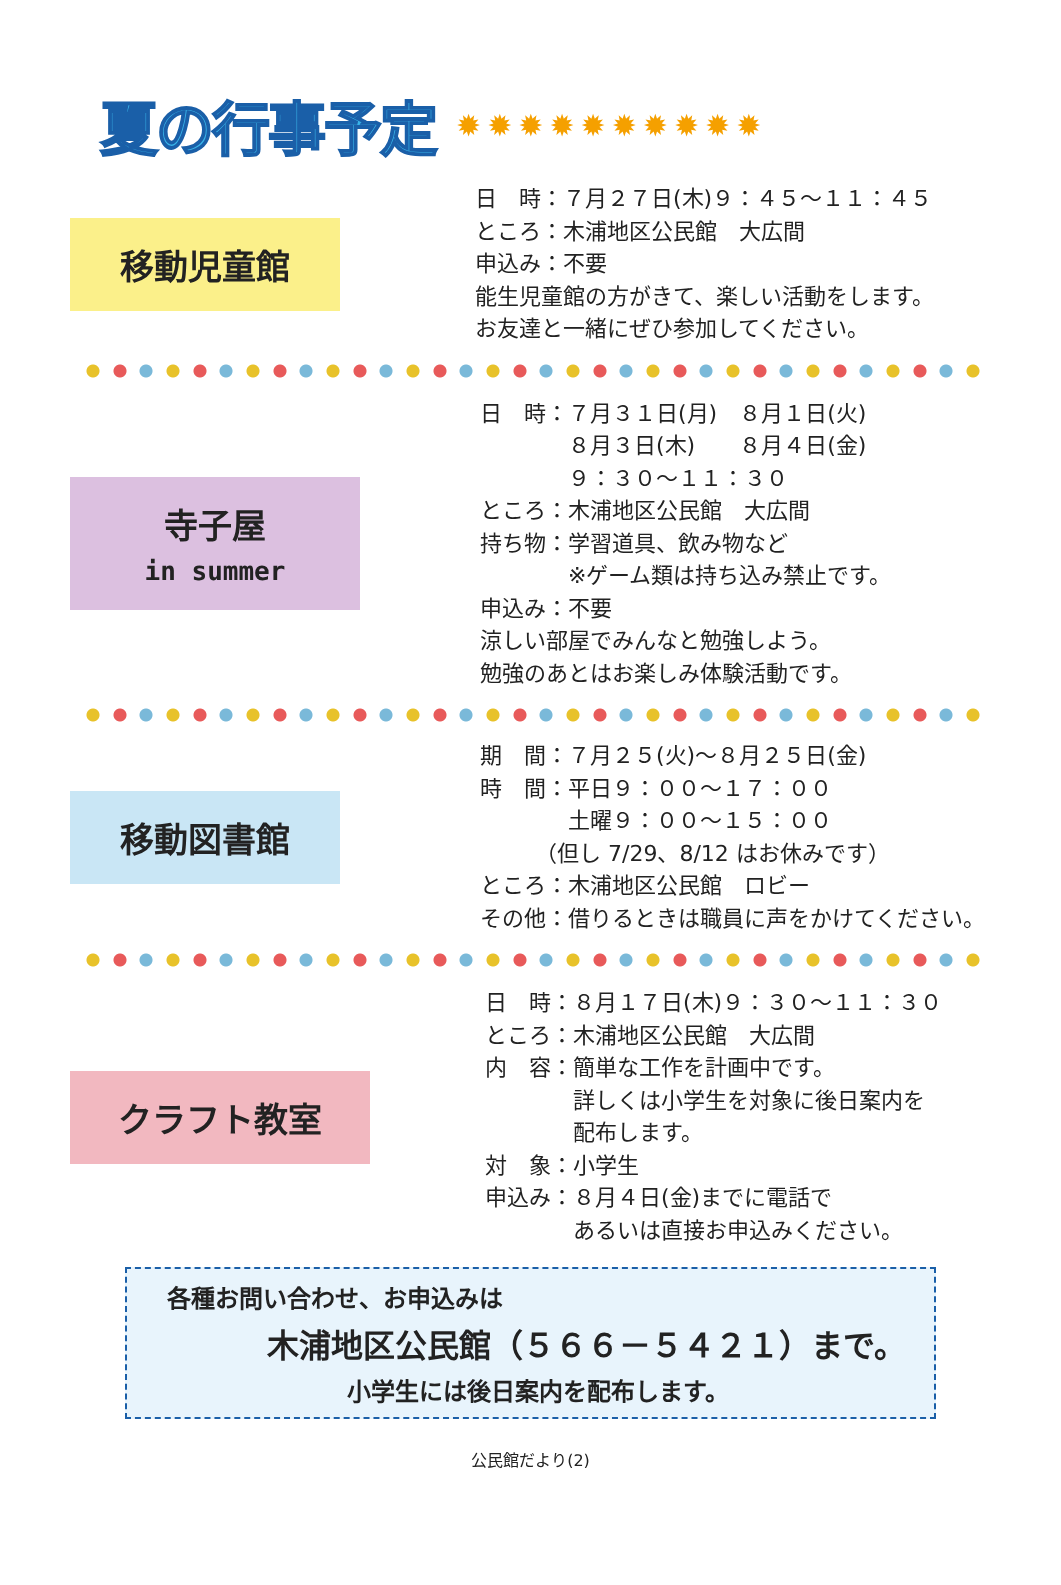夏の行事予定
✹✹✹✹✹✹✹✹✹✹
移動児童館
日　時：７月２７日(木)９：４５～１１：４５
ところ：木浦地区公民館　大広間
申込み：不要
能生児童館の方がきて、楽しい活動をします。
お友達と一緒にぜひ参加してください。
寺子屋
in summer
日　時：７月３１日(月)　８月１日(火)
　　　　８月３日(木)　　８月４日(金)
　　　　９：３０～１１：３０
ところ：木浦地区公民館　大広間
持ち物：学習道具、飲み物など
　　　　※ゲーム類は持ち込み禁止です。
申込み：不要
涼しい部屋でみんなと勉強しよう。
勉強のあとはお楽しみ体験活動です。
移動図書館
期　間：７月２５(火)～８月２５日(金)
時　間：平日９：００～１７：００
　　　　土曜９：００～１５：００
　　　（但し 7/29、8/12 はお休みです）
ところ：木浦地区公民館　ロビー
その他：借りるときは職員に声をかけてください。
クラフト教室
日　時：８月１７日(木)９：３０～１１：３０
ところ：木浦地区公民館　大広間
内　容：簡単な工作を計画中です。
　　　　詳しくは小学生を対象に後日案内を
　　　　配布します。
対　象：小学生
申込み：８月４日(金)までに電話で
　　　　あるいは直接お申込みください。
各種お問い合わせ、お申込みは
木浦地区公民館（５６６－５４２１）まで。
小学生には後日案内を配布します。
公民館だより(2)